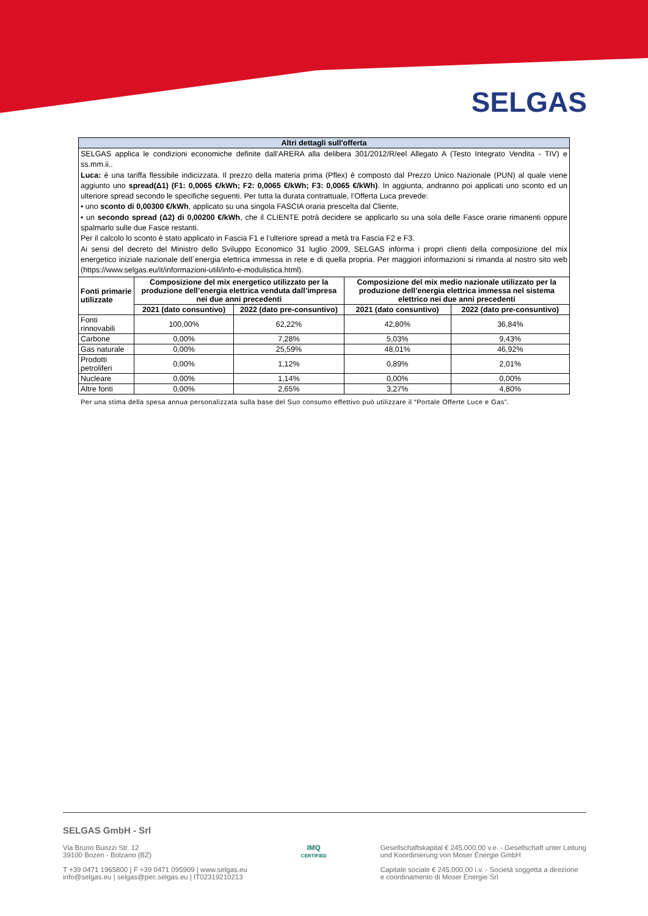SELGAS
| Altri dettagli sull'offerta | | | | |
| SELGAS applica le condizioni economiche definite dall’ARERA alla delibera 301/2012/R/eel Allegato A (Testo Integrato Vendita - TIV) e ss.mm.ii.. Luca: è una tariffa flessibile indicizzata. Il prezzo della materia prima (Pflex) è composto dal Prezzo Unico Nazionale (PUN) al quale viene aggiunto uno spread(Δ1) (F1: 0,0065 €/kWh; F2: 0,0065 €/kWh; F3: 0,0065 €/kWh) . In aggiunta, andranno poi applicati uno sconto ed un ulteriore spread secondo le specifiche seguenti. Per tutta la durata contrattuale, l’Offerta Luca prevede: • uno sconto di 0,00300 €/kWh , applicato su una singola FASCIA oraria prescelta dal Cliente, • un secondo spread (Δ2) di 0,00200 €/kWh , che il CLIENTE potrà decidere se applicarlo su una sola delle Fasce orarie rimanenti oppure spalmarlo sulle due Fasce restanti. Per il calcolo lo sconto è stato applicato in Fascia F1 e l’ulteriore spread a metà tra Fascia F2 e F3. Ai sensi del decreto del Ministro dello Sviluppo Economico 31 luglio 2009, SELGAS informa i propri clienti della composizione del mix energetico iniziale nazionale dell´energia elettrica immessa in rete e di quella propria. Per maggiori informazioni si rimanda al nostro sito web (https://www.selgas.eu/it/informazioni-utili/info-e-modulistica.html). | | | | |
| Fonti primarie utilizzate | Composizione del mix energetico utilizzato per la produzione dell’energia elettrica venduta dall’impresa nei due anni precedenti | | Composizione del mix medio nazionale utilizzato per la produzione dell’energia elettrica immessa nel sistema elettrico nei due anni precedenti | |
| | 2021 (dato consuntivo) | 2022 (dato pre-consuntivo) | 2021 (dato consuntivo) | 2022 (dato pre-consuntivo) |
| Fonti rinnovabili | 100,00% | 62,22% | 42,80% | 36,84% |
| Carbone | 0,00% | 7,28% | 5,03% | 9,43% |
| Gas naturale | 0,00% | 25,59% | 48,01% | 46,92% |
| Prodotti petroliferi | 0,00% | 1,12% | 0,89% | 2,01% |
| Nucleare | 0,00% | 1,14% | 0,00% | 0,00% |
| Altre fonti | 0,00% | 2,65% | 3,27% | 4,80% |
Per una stima della spesa annua personalizzata sulla base del Suo consumo effettivo può utilizzare il “Portale Offerte Luce e Gas”.
SELGAS GmbH - Srl
Via Bruno Buozzi Str. 12
39100 Bozen - Bolzano (BZ)
T +39 0471 1965800 | F +39 0471 095909 | www.selgas.eu
info@selgas.eu | selgas@pec.selgas.eu | IT02319210213
IMQ
CERTIFIED
Gesellschaftskapital € 245.000,00 v.e. - Gesellschaft unter Leitung
und Koordinierung von Moser Energie GmbH
Capitale sociale € 245.000,00 i.v. - Società soggetta a direzione
e coordinamento di Moser Energie Srl